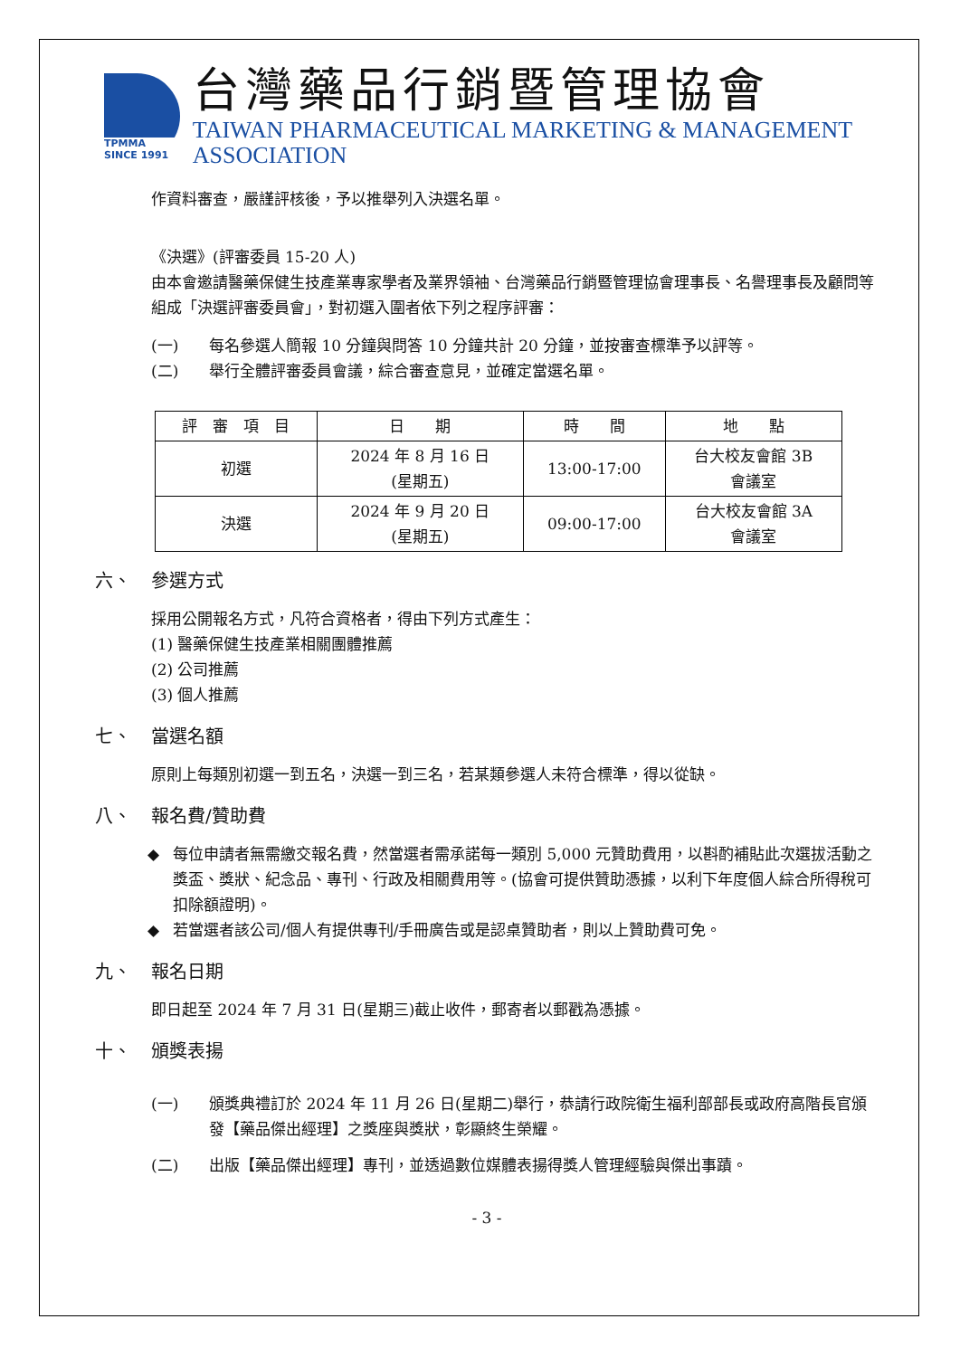TPMMA
SINCE 1991
台灣藥品行銷暨管理協會
TAIWAN PHARMACEUTICAL MARKETING & MANAGEMENT ASSOCIATION
作資料審查，嚴謹評核後，予以推舉列入決選名單。
《決選》(評審委員 15-20 人)
由本會邀請醫藥保健生技產業專家學者及業界領袖、台灣藥品行銷暨管理協會理事長、名譽理事長及顧問等組成「決選評審委員會」，對初選入圍者依下列之程序評審：
(一) 每名參選人簡報 10 分鐘與問答 10 分鐘共計 20 分鐘，並按審查標準予以評等。
(二) 舉行全體評審委員會議，綜合審查意見，並確定當選名單。
| 評 審 項 目 | 日 期 | 時 間 | 地 點 |
| --- | --- | --- | --- |
| 初選 | 2024 年 8 月 16 日 (星期五) | 13:00-17:00 | 台大校友會館 3B 會議室 |
| 決選 | 2024 年 9 月 20 日 (星期五) | 09:00-17:00 | 台大校友會館 3A 會議室 |
六、 參選方式
採用公開報名方式，凡符合資格者，得由下列方式產生：
(1) 醫藥保健生技產業相關團體推薦
(2) 公司推薦
(3) 個人推薦
七、 當選名額
原則上每類別初選一到五名，決選一到三名，若某類參選人未符合標準，得以從缺。
八、 報名費/贊助費
◆ 每位申請者無需繳交報名費，然當選者需承諾每一類別 5,000 元贊助費用，以斟酌補貼此次選拔活動之獎盃、獎狀、紀念品、專刊、行政及相關費用等。(協會可提供贊助憑據，以利下年度個人綜合所得稅可扣除額證明)。
◆ 若當選者該公司/個人有提供專刊/手冊廣告或是認桌贊助者，則以上贊助費可免。
九、 報名日期
即日起至 2024 年 7 月 31 日(星期三)截止收件，郵寄者以郵戳為憑據。
十、 頒獎表揚
(一) 頒獎典禮訂於 2024 年 11 月 26 日(星期二)舉行，恭請行政院衛生福利部部長或政府高階長官頒發【藥品傑出經理】之獎座與獎狀，彰顯終生榮耀。
(二) 出版【藥品傑出經理】專刊，並透過數位媒體表揚得獎人管理經驗與傑出事蹟。
- 3 -